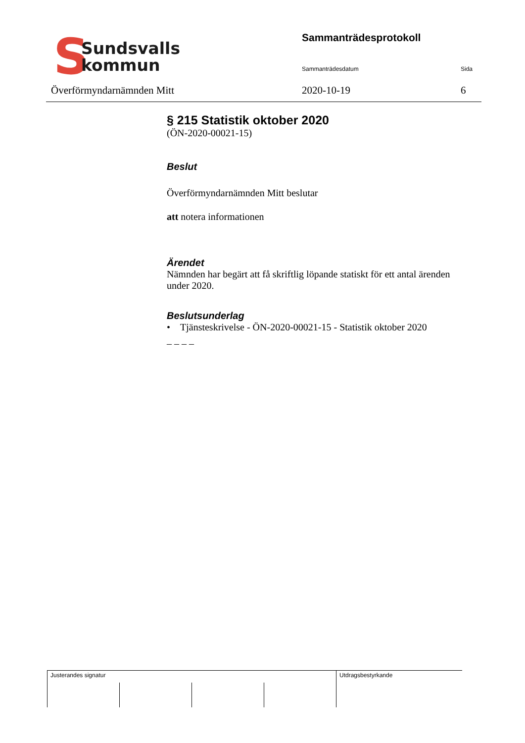S
Sundsvalls
kommun
Överförmyndarnämnden Mitt
Sammanträdesprotokoll
Sammanträdesdatum Sida
2020-10-19 6
§ 215 Statistik oktober 2020
(ÖN-2020-00021-15)
Beslut
Överförmyndarnämnden Mitt beslutar
att notera informationen
Ärendet
Nämnden har begärt att få skriftlig löpande statiskt för ett antal ärenden under 2020.
Beslutsunderlag
• Tjänsteskrivelse - ÖN-2020-00021-15 - Statistik oktober 2020
– – – –
| Justerandes signatur | | | | Utdragsbestyrkande |